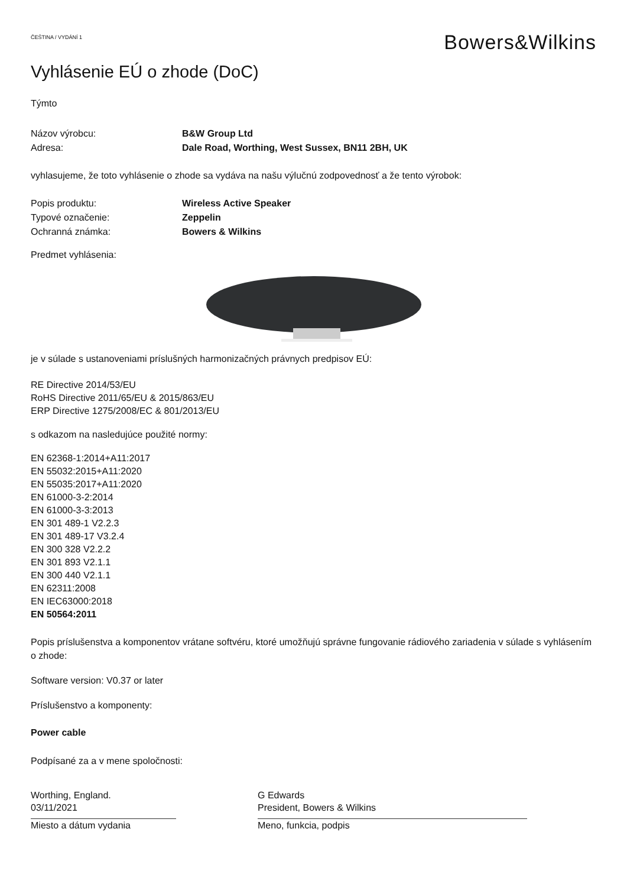ČEŠTINA / VYDÁNÍ 1
Bowers&Wilkins
Vyhlásenie EÚ o zhode (DoC)
Týmto
Názov výrobcu: B&W Group Ltd
Adresa: Dale Road, Worthing, West Sussex, BN11 2BH, UK
vyhlasujeme, že toto vyhlásenie o zhode sa vydáva na našu výlučnú zodpovednosť a že tento výrobok:
Popis produktu: Wireless Active Speaker
Typové označenie: Zeppelin
Ochranná známka: Bowers & Wilkins
Predmet vyhlásenia:
je v súlade s ustanoveniami príslušných harmonizačných právnych predpisov EÚ:
RE Directive 2014/53/EU
RoHS Directive 2011/65/EU & 2015/863/EU
ERP Directive 1275/2008/EC & 801/2013/EU
s odkazom na nasledujúce použité normy:
EN 62368-1:2014+A11:2017
EN 55032:2015+A11:2020
EN 55035:2017+A11:2020
EN 61000-3-2:2014
EN 61000-3-3:2013
EN 301 489-1 V2.2.3
EN 301 489-17 V3.2.4
EN 300 328 V2.2.2
EN 301 893 V2.1.1
EN 300 440 V2.1.1
EN 62311:2008
EN IEC63000:2018
EN 50564:2011
Popis príslušenstva a komponentov vrátane softvéru, ktoré umožňujú správne fungovanie rádiového zariadenia v súlade s vyhlásením o zhode:
Software version: V0.37 or later
Príslušenstvo a komponenty:
Power cable
Podpísané za a v mene spoločnosti:
Worthing, England.
03/11/2021
Miesto a dátum vydania
G Edwards
President, Bowers & Wilkins
Meno, funkcia, podpis